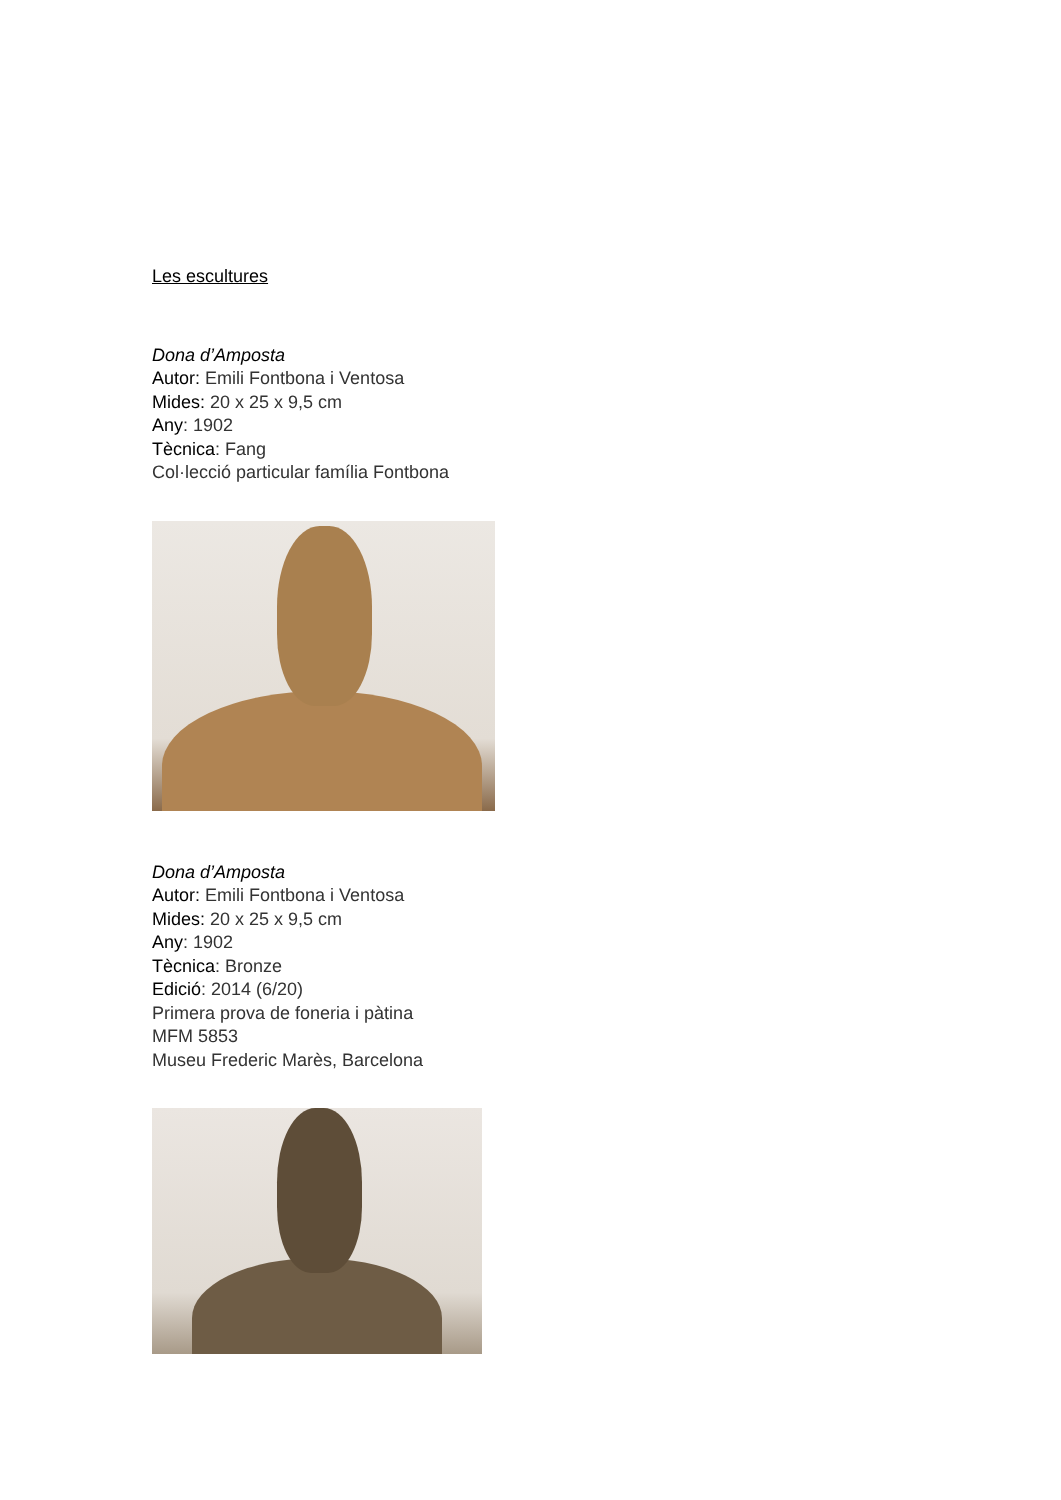Les escultures
Dona d’Amposta
Autor: Emili Fontbona i Ventosa
Mides: 20 x 25 x 9,5 cm
Any: 1902
Tècnica: Fang
Col·lecció particular família Fontbona
Dona d’Amposta
Autor: Emili Fontbona i Ventosa
Mides: 20 x 25 x 9,5 cm
Any: 1902
Tècnica: Bronze
Edició: 2014 (6/20)
Primera prova de foneria i pàtina
MFM 5853
Museu Frederic Marès, Barcelona